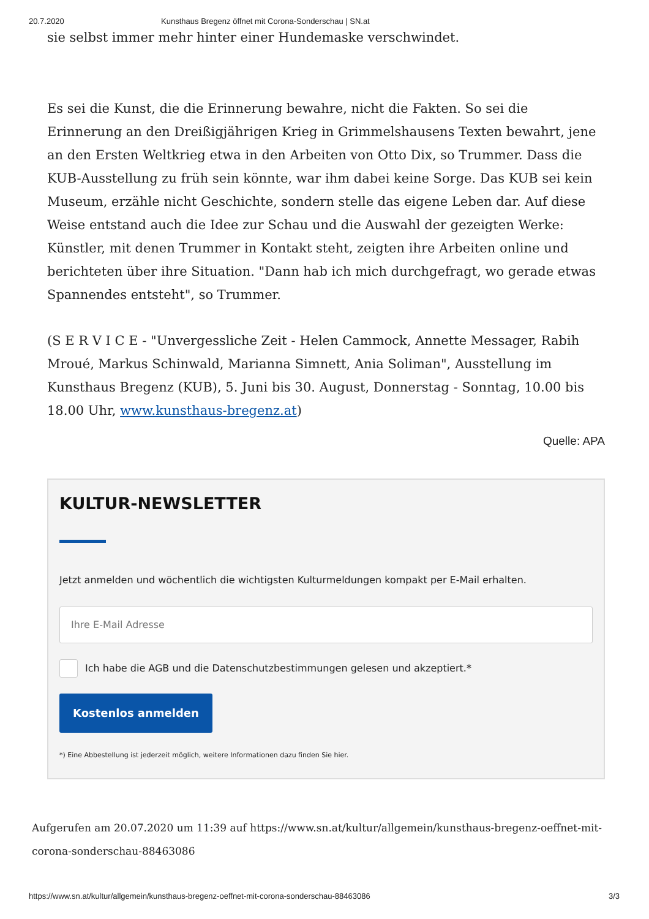20.7.2020 Kunsthaus Bregenz öffnet mit Corona-Sonderschau | SN.at
sie selbst immer mehr hinter einer Hundemaske verschwindet.
Es sei die Kunst, die die Erinnerung bewahre, nicht die Fakten. So sei die Erinnerung an den Dreißigjährigen Krieg in Grimmelshausens Texten bewahrt, jene an den Ersten Weltkrieg etwa in den Arbeiten von Otto Dix, so Trummer. Dass die KUB-Ausstellung zu früh sein könnte, war ihm dabei keine Sorge. Das KUB sei kein Museum, erzähle nicht Geschichte, sondern stelle das eigene Leben dar. Auf diese Weise entstand auch die Idee zur Schau und die Auswahl der gezeigten Werke: Künstler, mit denen Trummer in Kontakt steht, zeigten ihre Arbeiten online und berichteten über ihre Situation. "Dann hab ich mich durchgefragt, wo gerade etwas Spannendes entsteht", so Trummer.
(S E R V I C E - "Unvergessliche Zeit - Helen Cammock, Annette Messager, Rabih Mroué, Markus Schinwald, Marianna Simnett, Ania Soliman", Ausstellung im Kunsthaus Bregenz (KUB), 5. Juni bis 30. August, Donnerstag - Sonntag, 10.00 bis 18.00 Uhr, www.kunsthaus-bregenz.at)
Quelle: APA
KULTUR-NEWSLETTER
Jetzt anmelden und wöchentlich die wichtigsten Kulturmeldungen kompakt per E-Mail erhalten.
Ihre E-Mail Adresse
Ich habe die AGB und die Datenschutzbestimmungen gelesen und akzeptiert.*
Kostenlos anmelden
*) Eine Abbestellung ist jederzeit möglich, weitere Informationen dazu finden Sie hier.
Aufgerufen am 20.07.2020 um 11:39 auf https://www.sn.at/kultur/allgemein/kunsthaus-bregenz-oeffnet-mit-corona-sonderschau-88463086
https://www.sn.at/kultur/allgemein/kunsthaus-bregenz-oeffnet-mit-corona-sonderschau-88463086 3/3